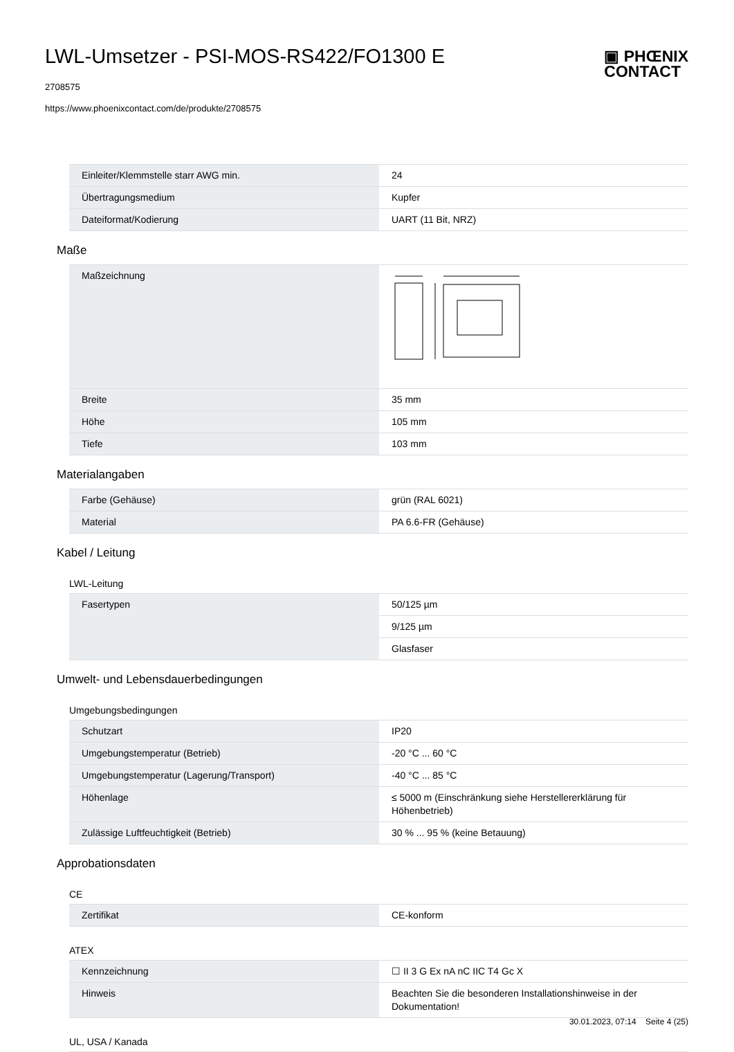LWL-Umsetzer - PSI-MOS-RS422/FO1300 E
2708575
https://www.phoenixcontact.com/de/produkte/2708575
▣ PHŒNIX
CONTACT
| Einleiter/Klemmstelle starr AWG min. | 24 |
| Übertragungsmedium | Kupfer |
| Dateiformat/Kodierung | UART (11 Bit, NRZ) |
Maße
| Maßzeichnung | |
| Breite | 35 mm |
| Höhe | 105 mm |
| Tiefe | 103 mm |
Materialangaben
| Farbe (Gehäuse) | grün (RAL 6021) |
| Material | PA 6.6-FR (Gehäuse) |
Kabel / Leitung
LWL-Leitung
| Fasertypen | 50/125 µm |
| | 9/125 µm |
| | Glasfaser |
Umwelt- und Lebensdauerbedingungen
Umgebungsbedingungen
| Schutzart | IP20 |
| Umgebungstemperatur (Betrieb) | -20 °C ... 60 °C |
| Umgebungstemperatur (Lagerung/Transport) | -40 °C ... 85 °C |
| Höhenlage | ≤ 5000 m (Einschränkung siehe Herstellererklärung für Höhenbetrieb) |
| Zulässige Luftfeuchtigkeit (Betrieb) | 30 % ... 95 % (keine Betauung) |
Approbationsdaten
CE
| Zertifikat | CE-konform |
ATEX
| Kennzeichnung | ☐ II 3 G Ex nA nC IIC T4 Gc X |
| Hinweis | Beachten Sie die besonderen Installationshinweise in der Dokumentation! |
UL, USA / Kanada
30.01.2023, 07:14 Seite 4 (25)